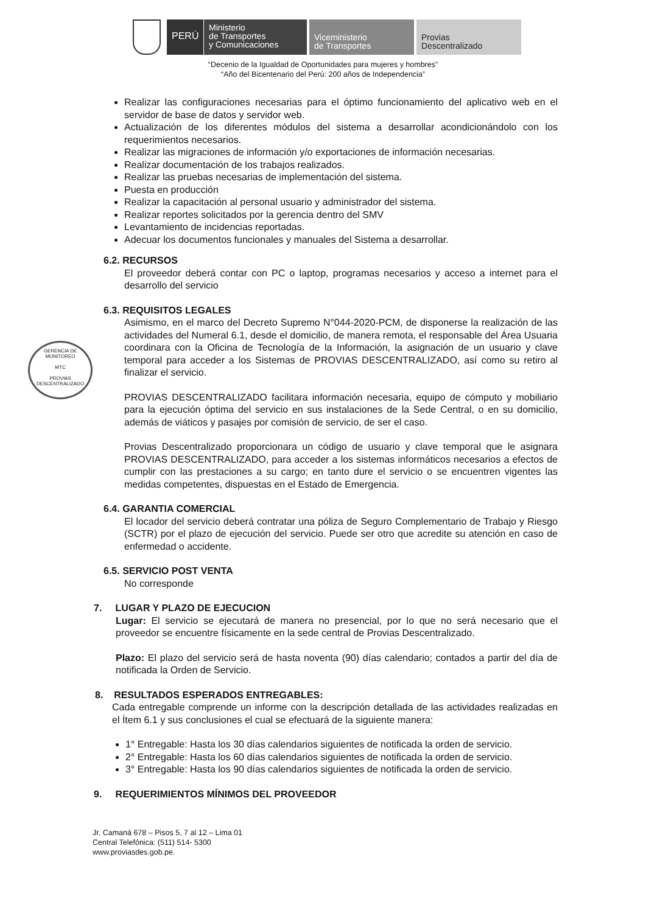PERÚ
Ministerio
de Transportes
y Comunicaciones
Viceministerio
de Transportes
Provias
Descentralizado
“Decenio de la Igualdad de Oportunidades para mujeres y hombres”
“Año del Bicentenario del Perú: 200 años de Independencia”
GERENCIA DE MONITOREO
MTC
PROVIAS DESCENTRALIZADO
Realizar las configuraciones necesarias para el óptimo funcionamiento del aplicativo web en el servidor de base de datos y servidor web.
Actualización de los diferentes módulos del sistema a desarrollar acondicionándolo con los requerimientos necesarios.
Realizar las migraciones de información y/o exportaciones de información necesarias.
Realizar documentación de los trabajos realizados.
Realizar las pruebas necesarias de implementación del sistema.
Puesta en producción
Realizar la capacitación al personal usuario y administrador del sistema.
Realizar reportes solicitados por la gerencia dentro del SMV
Levantamiento de incidencias reportadas.
Adecuar los documentos funcionales y manuales del Sistema a desarrollar.
6.2. RECURSOS
El proveedor deberá contar con PC o laptop, programas necesarios y acceso a internet para el desarrollo del servicio
6.3. REQUISITOS LEGALES
Asimismo, en el marco del Decreto Supremo N°044-2020-PCM, de disponerse la realización de las actividades del Numeral 6.1, desde el domicilio, de manera remota, el responsable del Área Usuaria coordinara con la Oficina de Tecnología de la Información, la asignación de un usuario y clave temporal para acceder a los Sistemas de PROVIAS DESCENTRALIZADO, así como su retiro al finalizar el servicio.
PROVIAS DESCENTRALIZADO facilitara información necesaria, equipo de cómputo y mobiliario para la ejecución óptima del servicio en sus instalaciones de la Sede Central, o en su domicilio, además de viáticos y pasajes por comisión de servicio, de ser el caso.
Provias Descentralizado proporcionara un código de usuario y clave temporal que le asignara PROVIAS DESCENTRALIZADO, para acceder a los sistemas informáticos necesarios a efectos de cumplir con las prestaciones a su cargo; en tanto dure el servicio o se encuentren vigentes las medidas competentes, dispuestas en el Estado de Emergencia.
6.4. GARANTIA COMERCIAL
El locador del servicio deberá contratar una póliza de Seguro Complementario de Trabajo y Riesgo (SCTR) por el plazo de ejecución del servicio. Puede ser otro que acredite su atención en caso de enfermedad o accidente.
6.5. SERVICIO POST VENTA
No corresponde
7. LUGAR Y PLAZO DE EJECUCION
Lugar: El servicio se ejecutará de manera no presencial, por lo que no será necesario que el proveedor se encuentre físicamente en la sede central de Provias Descentralizado.
Plazo: El plazo del servicio será de hasta noventa (90) días calendario; contados a partir del día de notificada la Orden de Servicio.
8. RESULTADOS ESPERADOS ENTREGABLES:
Cada entregable comprende un informe con la descripción detallada de las actividades realizadas en el Ítem 6.1 y sus conclusiones el cual se efectuará de la siguiente manera:
1° Entregable: Hasta los 30 días calendarios siguientes de notificada la orden de servicio.
2° Entregable: Hasta los 60 días calendarios siguientes de notificada la orden de servicio.
3° Entregable: Hasta los 90 días calendarios siguientes de notificada la orden de servicio.
9. REQUERIMIENTOS MÍNIMOS DEL PROVEEDOR
Jr. Camaná 678 – Pisos 5, 7 al 12 – Lima 01
Central Telefónica: (511) 514- 5300
www.proviasdes.gob.pe.